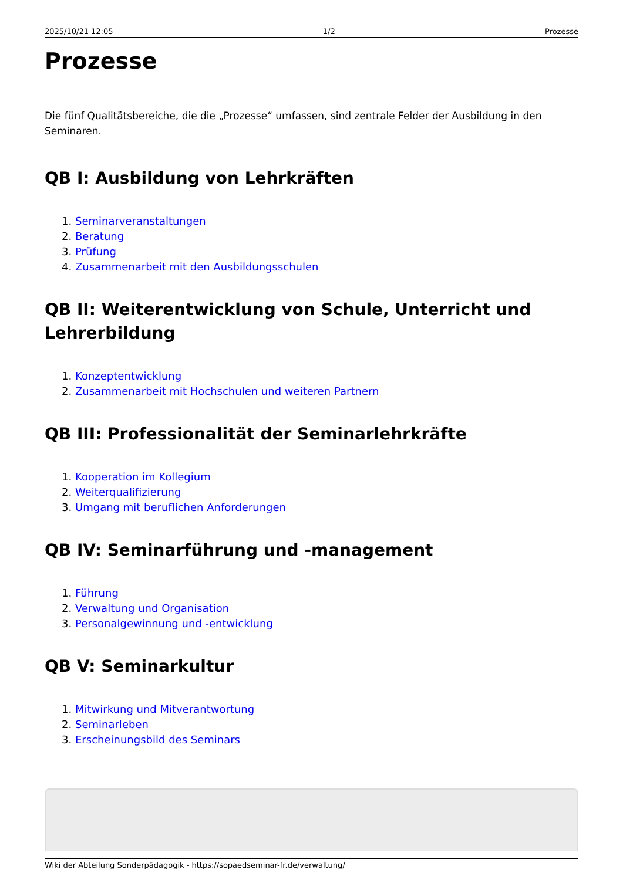2025/10/21 12:05 1/2 Prozesse
Prozesse
Die fünf Qualitätsbereiche, die die „Prozesse“ umfassen, sind zentrale Felder der Ausbildung in den Seminaren.
QB I: Ausbildung von Lehrkräften
1. Seminarveranstaltungen
2. Beratung
3. Prüfung
4. Zusammenarbeit mit den Ausbildungsschulen
QB II: Weiterentwicklung von Schule, Unterricht und Lehrerbildung
1. Konzeptentwicklung
2. Zusammenarbeit mit Hochschulen und weiteren Partnern
QB III: Professionalität der Seminarlehrkräfte
1. Kooperation im Kollegium
2. Weiterqualifizierung
3. Umgang mit beruflichen Anforderungen
QB IV: Seminarführung und -management
1. Führung
2. Verwaltung und Organisation
3. Personalgewinnung und -entwicklung
QB V: Seminarkultur
1. Mitwirkung und Mitverantwortung
2. Seminarleben
3. Erscheinungsbild des Seminars
Wiki der Abteilung Sonderpädagogik - https://sopaedseminar-fr.de/verwaltung/